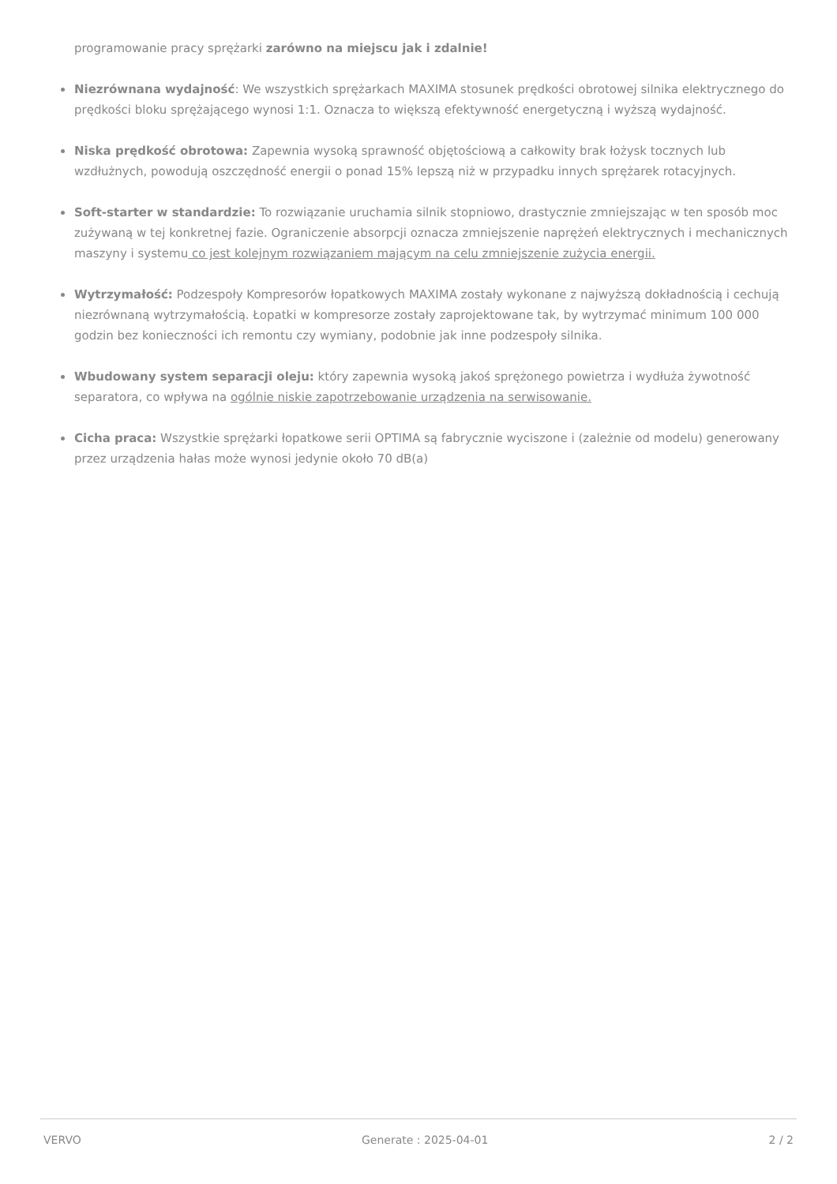programowanie pracy sprężarki zarówno na miejscu jak i zdalnie!
Niezrównana wydajność: We wszystkich sprężarkach MAXIMA stosunek prędkości obrotowej silnika elektrycznego do prędkości bloku sprężającego wynosi 1:1. Oznacza to większą efektywność energetyczną i wyższą wydajność.
Niska prędkość obrotowa: Zapewnia wysoką sprawność objętościową a całkowity brak łożysk tocznych lub wzdłużnych, powodują oszczędność energii o ponad 15% lepszą niż w przypadku innych sprężarek rotacyjnych.
Soft-starter w standardzie: To rozwiązanie uruchamia silnik stopniowo, drastycznie zmniejszając w ten sposób moc zużywaną w tej konkretnej fazie. Ograniczenie absorpcji oznacza zmniejszenie naprężeń elektrycznych i mechanicznych maszyny i systemu co jest kolejnym rozwiązaniem mającym na celu zmniejszenie zużycia energii.
Wytrzymałość: Podzespoły Kompresorów łopatkowych MAXIMA zostały wykonane z najwyższą dokładnością i cechują niezrównaną wytrzymałością. Łopatki w kompresorze zostały zaprojektowane tak, by wytrzymać minimum 100 000 godzin bez konieczności ich remontu czy wymiany, podobnie jak inne podzespoły silnika.
Wbudowany system separacji oleju: który zapewnia wysoką jakoś sprężonego powietrza i wydłuża żywotność separatora, co wpływa na ogólnie niskie zapotrzebowanie urządzenia na serwisowanie.
Cicha praca: Wszystkie sprężarki łopatkowe serii OPTIMA są fabrycznie wyciszone i (zależnie od modelu) generowany przez urządzenia hałas może wynosi jedynie około 70 dB(a)
VERVO Generate : 2025-04-01 2 / 2